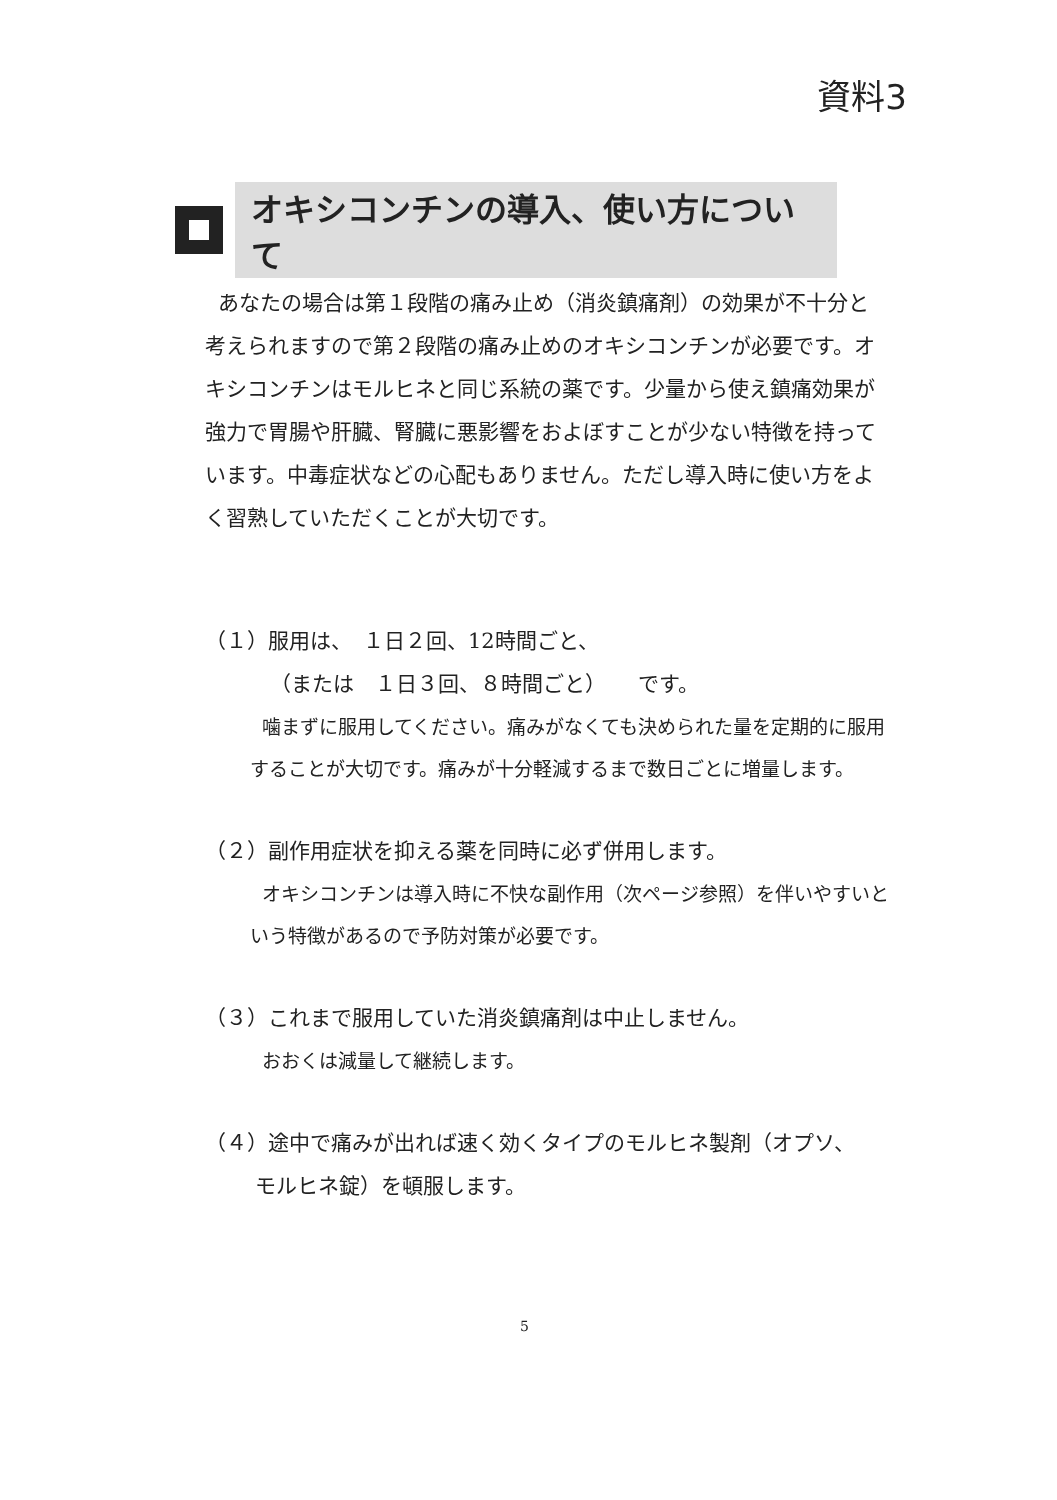資料3
オキシコンチンの導入、使い方について
あなたの場合は第１段階の痛み止め（消炎鎮痛剤）の効果が不十分と考えられますので第２段階の痛み止めのオキシコンチンが必要です。オキシコンチンはモルヒネと同じ系統の薬です。少量から使え鎮痛効果が強力で胃腸や肝臓、腎臓に悪影響をおよぼすことが少ない特徴を持っています。中毒症状などの心配もありません。ただし導入時に使い方をよく習熟していただくことが大切です。
（１）服用は、　１日２回、12時間ごと、
（または　１日３回、８時間ごと）　　です。
噛まずに服用してください。痛みがなくても決められた量を定期的に服用することが大切です。痛みが十分軽減するまで数日ごとに増量します。
（２）副作用症状を抑える薬を同時に必ず併用します。
オキシコンチンは導入時に不快な副作用（次ページ参照）を伴いやすいという特徴があるので予防対策が必要です。
（３）これまで服用していた消炎鎮痛剤は中止しません。
おおくは減量して継続します。
（４）途中で痛みが出れば速く効くタイプのモルヒネ製剤（オプソ、
モルヒネ錠）を頓服します。
5